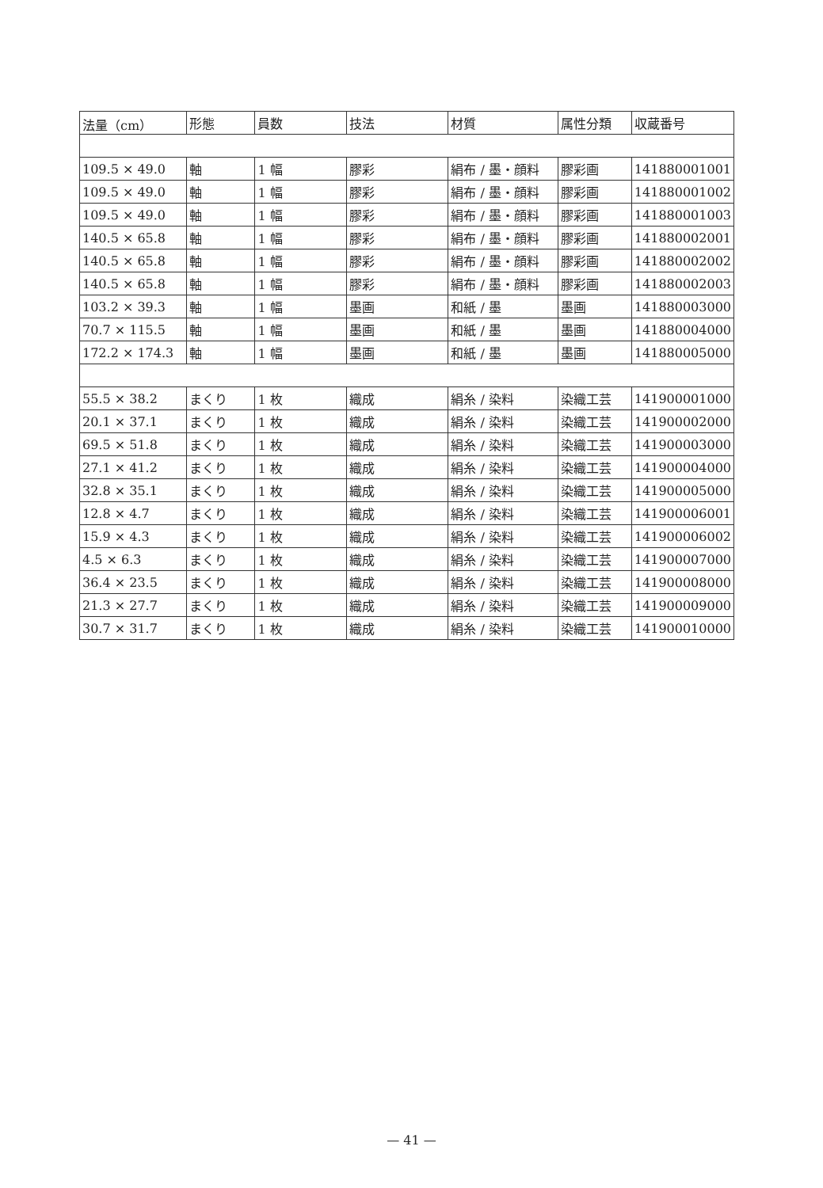| 法量（cm） | 形態 | 員数 | 技法 | 材質 | 属性分類 | 収蔵番号 |
| --- | --- | --- | --- | --- | --- | --- |
| 109.5 × 49.0 | 軸 | 1 幅 | 膠彩 | 絹布 / 墨・顔料 | 膠彩画 | 141880001001 |
| 109.5 × 49.0 | 軸 | 1 幅 | 膠彩 | 絹布 / 墨・顔料 | 膠彩画 | 141880001002 |
| 109.5 × 49.0 | 軸 | 1 幅 | 膠彩 | 絹布 / 墨・顔料 | 膠彩画 | 141880001003 |
| 140.5 × 65.8 | 軸 | 1 幅 | 膠彩 | 絹布 / 墨・顔料 | 膠彩画 | 141880002001 |
| 140.5 × 65.8 | 軸 | 1 幅 | 膠彩 | 絹布 / 墨・顔料 | 膠彩画 | 141880002002 |
| 140.5 × 65.8 | 軸 | 1 幅 | 膠彩 | 絹布 / 墨・顔料 | 膠彩画 | 141880002003 |
| 103.2 × 39.3 | 軸 | 1 幅 | 墨画 | 和紙 / 墨 | 墨画 | 141880003000 |
| 70.7 × 115.5 | 軸 | 1 幅 | 墨画 | 和紙 / 墨 | 墨画 | 141880004000 |
| 172.2 × 174.3 | 軸 | 1 幅 | 墨画 | 和紙 / 墨 | 墨画 | 141880005000 |
| 55.5 × 38.2 | まくり | 1 枚 | 織成 | 絹糸 / 染料 | 染織工芸 | 141900001000 |
| 20.1 × 37.1 | まくり | 1 枚 | 織成 | 絹糸 / 染料 | 染織工芸 | 141900002000 |
| 69.5 × 51.8 | まくり | 1 枚 | 織成 | 絹糸 / 染料 | 染織工芸 | 141900003000 |
| 27.1 × 41.2 | まくり | 1 枚 | 織成 | 絹糸 / 染料 | 染織工芸 | 141900004000 |
| 32.8 × 35.1 | まくり | 1 枚 | 織成 | 絹糸 / 染料 | 染織工芸 | 141900005000 |
| 12.8 × 4.7 | まくり | 1 枚 | 織成 | 絹糸 / 染料 | 染織工芸 | 141900006001 |
| 15.9 × 4.3 | まくり | 1 枚 | 織成 | 絹糸 / 染料 | 染織工芸 | 141900006002 |
| 4.5 × 6.3 | まくり | 1 枚 | 織成 | 絹糸 / 染料 | 染織工芸 | 141900007000 |
| 36.4 × 23.5 | まくり | 1 枚 | 織成 | 絹糸 / 染料 | 染織工芸 | 141900008000 |
| 21.3 × 27.7 | まくり | 1 枚 | 織成 | 絹糸 / 染料 | 染織工芸 | 141900009000 |
| 30.7 × 31.7 | まくり | 1 枚 | 織成 | 絹糸 / 染料 | 染織工芸 | 141900010000 |
— 41 —